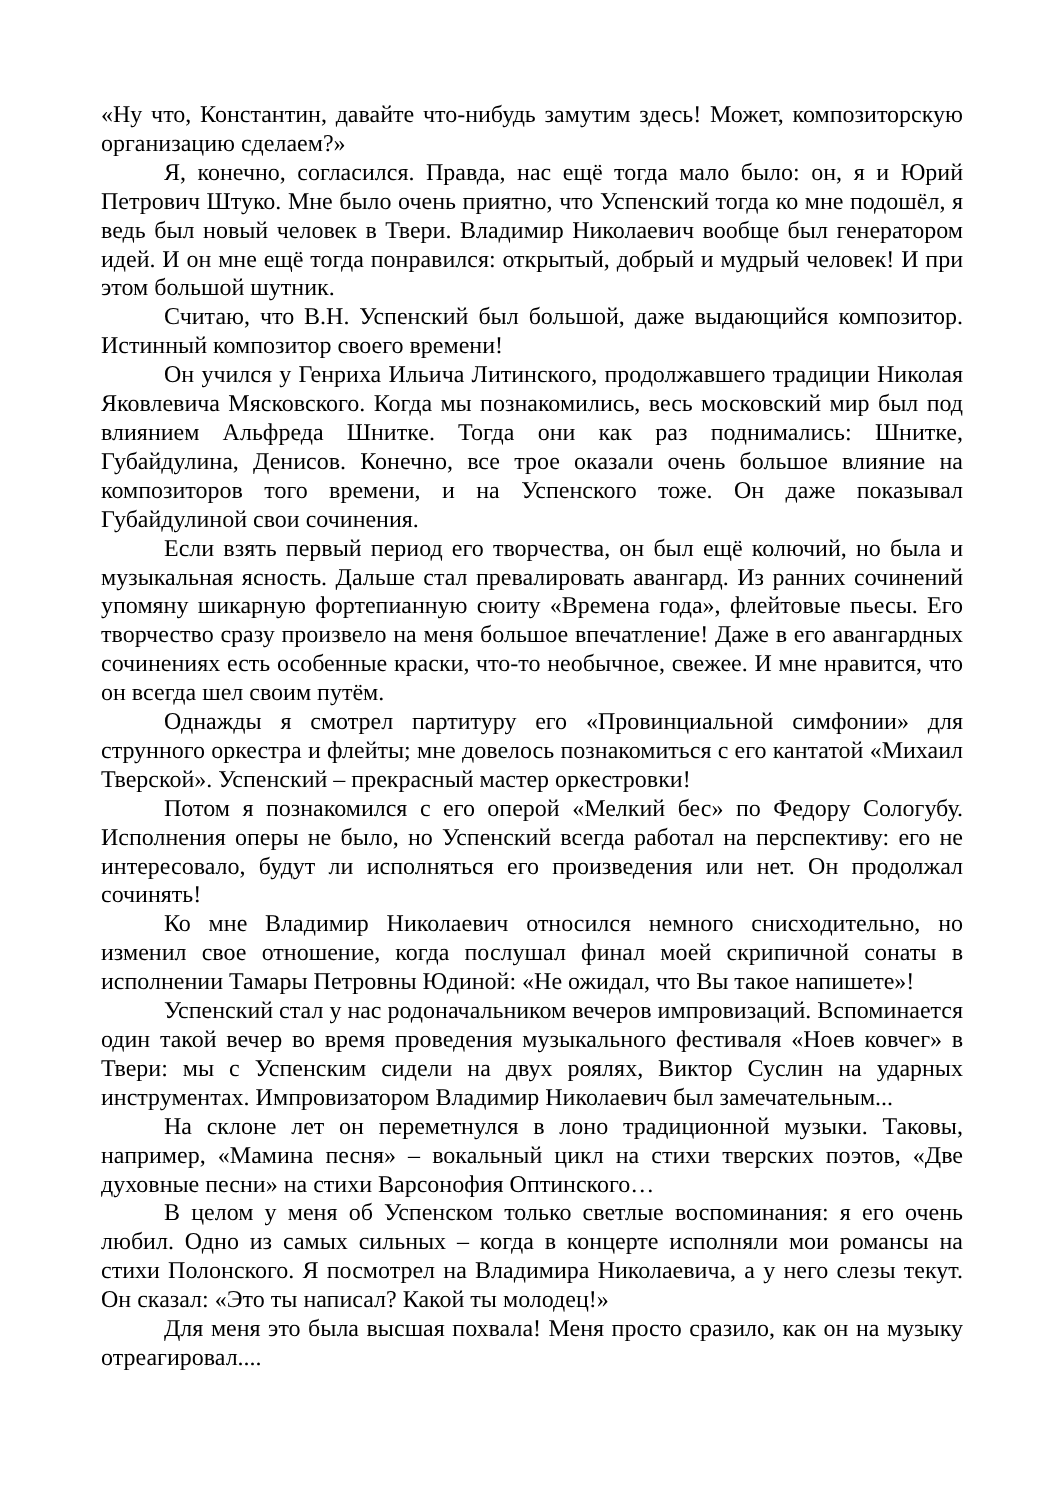«Ну что, Константин, давайте что-нибудь замутим здесь! Может, композиторскую организацию сделаем?»
Я, конечно, согласился. Правда, нас ещё тогда мало было: он, я и Юрий Петрович Штуко. Мне было очень приятно, что Успенский тогда ко мне подошёл, я ведь был новый человек в Твери. Владимир Николаевич вообще был генератором идей. И он мне ещё тогда понравился: открытый, добрый и мудрый человек! И при этом большой шутник.
Считаю, что В.Н. Успенский был большой, даже выдающийся композитор. Истинный композитор своего времени!
Он учился у Генриха Ильича Литинского, продолжавшего традиции Николая Яковлевича Мясковского. Когда мы познакомились, весь московский мир был под влиянием Альфреда Шнитке. Тогда они как раз поднимались: Шнитке, Губайдулина, Денисов. Конечно, все трое оказали очень большое влияние на композиторов того времени, и на Успенского тоже. Он даже показывал Губайдулиной свои сочинения.
Если взять первый период его творчества, он был ещё колючий, но была и музыкальная ясность. Дальше стал превалировать авангард. Из ранних сочинений упомяну шикарную фортепианную сюиту «Времена года», флейтовые пьесы. Его творчество сразу произвело на меня большое впечатление! Даже в его авангардных сочинениях есть особенные краски, что-то необычное, свежее. И мне нравится, что он всегда шел своим путём.
Однажды я смотрел партитуру его «Провинциальной симфонии» для струнного оркестра и флейты; мне довелось познакомиться с его кантатой «Михаил Тверской». Успенский – прекрасный мастер оркестровки!
Потом я познакомился с его оперой «Мелкий бес» по Федору Сологубу. Исполнения оперы не было, но Успенский всегда работал на перспективу: его не интересовало, будут ли исполняться его произведения или нет. Он продолжал сочинять!
Ко мне Владимир Николаевич относился немного снисходительно, но изменил свое отношение, когда послушал финал моей скрипичной сонаты в исполнении Тамары Петровны Юдиной: «Не ожидал, что Вы такое напишете»!
Успенский стал у нас родоначальником вечеров импровизаций. Вспоминается один такой вечер во время проведения музыкального фестиваля «Ноев ковчег» в Твери: мы с Успенским сидели на двух роялях, Виктор Суслин на ударных инструментах. Импровизатором Владимир Николаевич был замечательным...
На склоне лет он переметнулся в лоно традиционной музыки. Таковы, например, «Мамина песня» – вокальный цикл на стихи тверских поэтов, «Две духовные песни» на стихи Варсонофия Оптинского…
В целом у меня об Успенском только светлые воспоминания: я его очень любил. Одно из самых сильных – когда в концерте исполняли мои романсы на стихи Полонского. Я посмотрел на Владимира Николаевича, а у него слезы текут. Он сказал: «Это ты написал? Какой ты молодец!»
Для меня это была высшая похвала! Меня просто сразило, как он на музыку отреагировал....